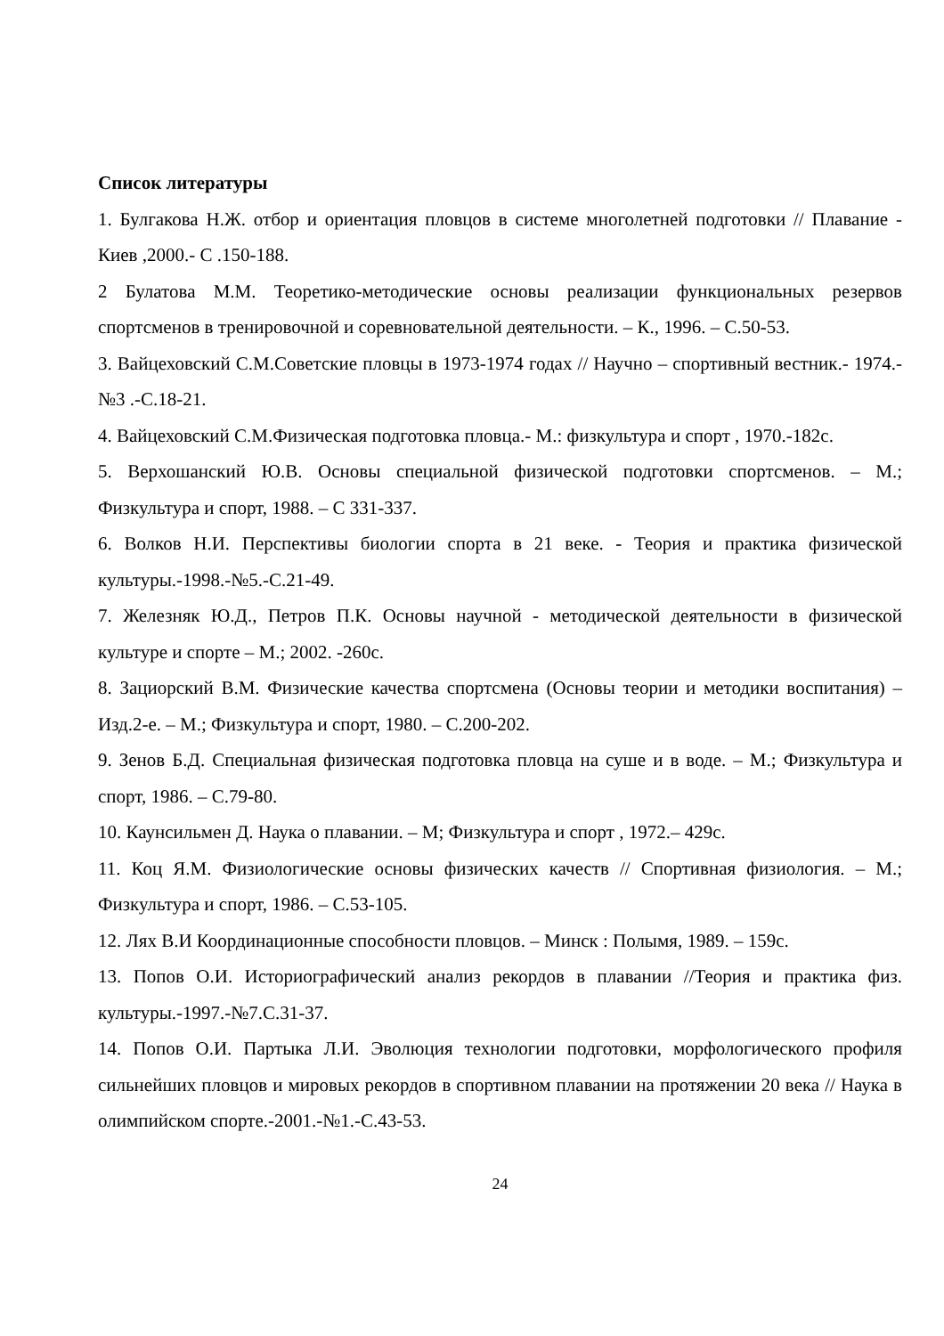Список литературы
1. Булгакова Н.Ж. отбор и ориентация пловцов в системе многолетней подготовки // Плавание - Киев ,2000.- С .150-188.
2 Булатова М.М. Теоретико-методические основы реализации функциональных резервов спортсменов в тренировочной и соревновательной деятельности. – К., 1996. – С.50-53.
3. Вайцеховский С.М.Советские пловцы в 1973-1974 годах // Научно – спортивный вестник.- 1974.-№3 .-С.18-21.
4. Вайцеховский С.М.Физическая подготовка пловца.- М.: физкультура и спорт , 1970.-182с.
5. Верхошанский Ю.В. Основы специальной физической подготовки спортсменов. – М.; Физкультура и спорт, 1988. – С 331-337.
6. Волков Н.И. Перспективы биологии спорта в 21 веке. - Теория и практика физической культуры.-1998.-№5.-С.21-49.
7. Железняк Ю.Д., Петров П.К. Основы научной - методической деятельности в физической культуре и спорте – М.; 2002. -260с.
8. Зациорский В.М. Физические качества спортсмена (Основы теории и методики воспитания) – Изд.2-е. – М.; Физкультура и спорт, 1980. – С.200-202.
9. Зенов Б.Д. Специальная физическая подготовка пловца на суше и в воде. – М.; Физкультура и спорт, 1986. – С.79-80.
10. Каунсильмен Д. Наука о плавании. – М; Физкультура и спорт , 1972.– 429с.
11. Коц Я.М. Физиологические основы физических качеств // Спортивная физиология. – М.; Физкультура и спорт, 1986. – С.53-105.
12. Лях В.И Координационные способности пловцов. – Минск : Полымя, 1989. – 159с.
13. Попов О.И. Историографический анализ рекордов в плавании //Теория и практика физ. культуры.-1997.-№7.С.31-37.
14. Попов О.И. Партыка Л.И. Эволюция технологии подготовки, морфологического профиля сильнейших пловцов и мировых рекордов в спортивном плавании на протяжении 20 века // Наука в олимпийском спорте.-2001.-№1.-С.43-53.
24